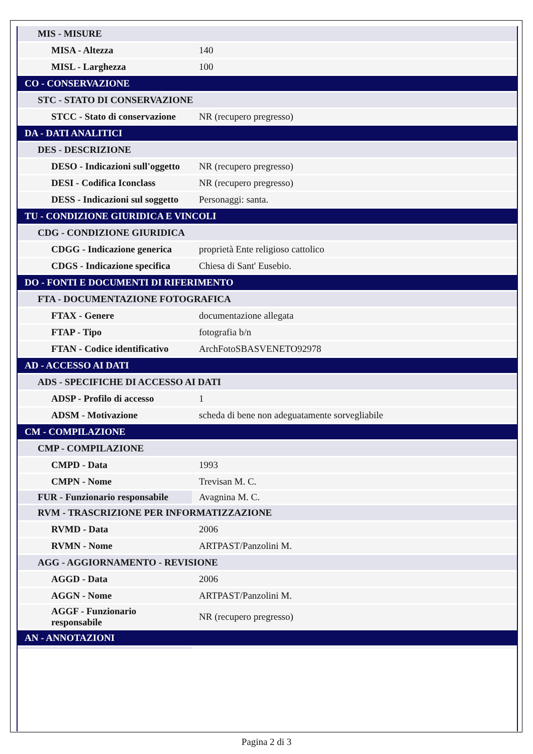| MIS - MISURE | |
| MISA - Altezza | 140 |
| MISL - Larghezza | 100 |
| CO - CONSERVAZIONE | |
| STC - STATO DI CONSERVAZIONE | |
| STCC - Stato di conservazione | NR (recupero pregresso) |
| DA - DATI ANALITICI | |
| DES - DESCRIZIONE | |
| DESO - Indicazioni sull'oggetto | NR (recupero pregresso) |
| DESI - Codifica Iconclass | NR (recupero pregresso) |
| DESS - Indicazioni sul soggetto | Personaggi: santa. |
| TU - CONDIZIONE GIURIDICA E VINCOLI | |
| CDG - CONDIZIONE GIURIDICA | |
| CDGG - Indicazione generica | proprietà Ente religioso cattolico |
| CDGS - Indicazione specifica | Chiesa di Sant' Eusebio. |
| DO - FONTI E DOCUMENTI DI RIFERIMENTO | |
| FTA - DOCUMENTAZIONE FOTOGRAFICA | |
| FTAX - Genere | documentazione allegata |
| FTAP - Tipo | fotografia b/n |
| FTAN - Codice identificativo | ArchFotoSBASVENETO92978 |
| AD - ACCESSO AI DATI | |
| ADS - SPECIFICHE DI ACCESSO AI DATI | |
| ADSP - Profilo di accesso | 1 |
| ADSM - Motivazione | scheda di bene non adeguatamente sorvegliabile |
| CM - COMPILAZIONE | |
| CMP - COMPILAZIONE | |
| CMPD - Data | 1993 |
| CMPN - Nome | Trevisan M. C. |
| FUR - Funzionario responsabile | Avagnina M. C. |
| RVM - TRASCRIZIONE PER INFORMATIZZAZIONE | |
| RVMD - Data | 2006 |
| RVMN - Nome | ARTPAST/Panzolini M. |
| AGG - AGGIORNAMENTO - REVISIONE | |
| AGGD - Data | 2006 |
| AGGN - Nome | ARTPAST/Panzolini M. |
| AGGF - Funzionario responsabile | NR (recupero pregresso) |
| AN - ANNOTAZIONI | |
Pagina 2 di 3